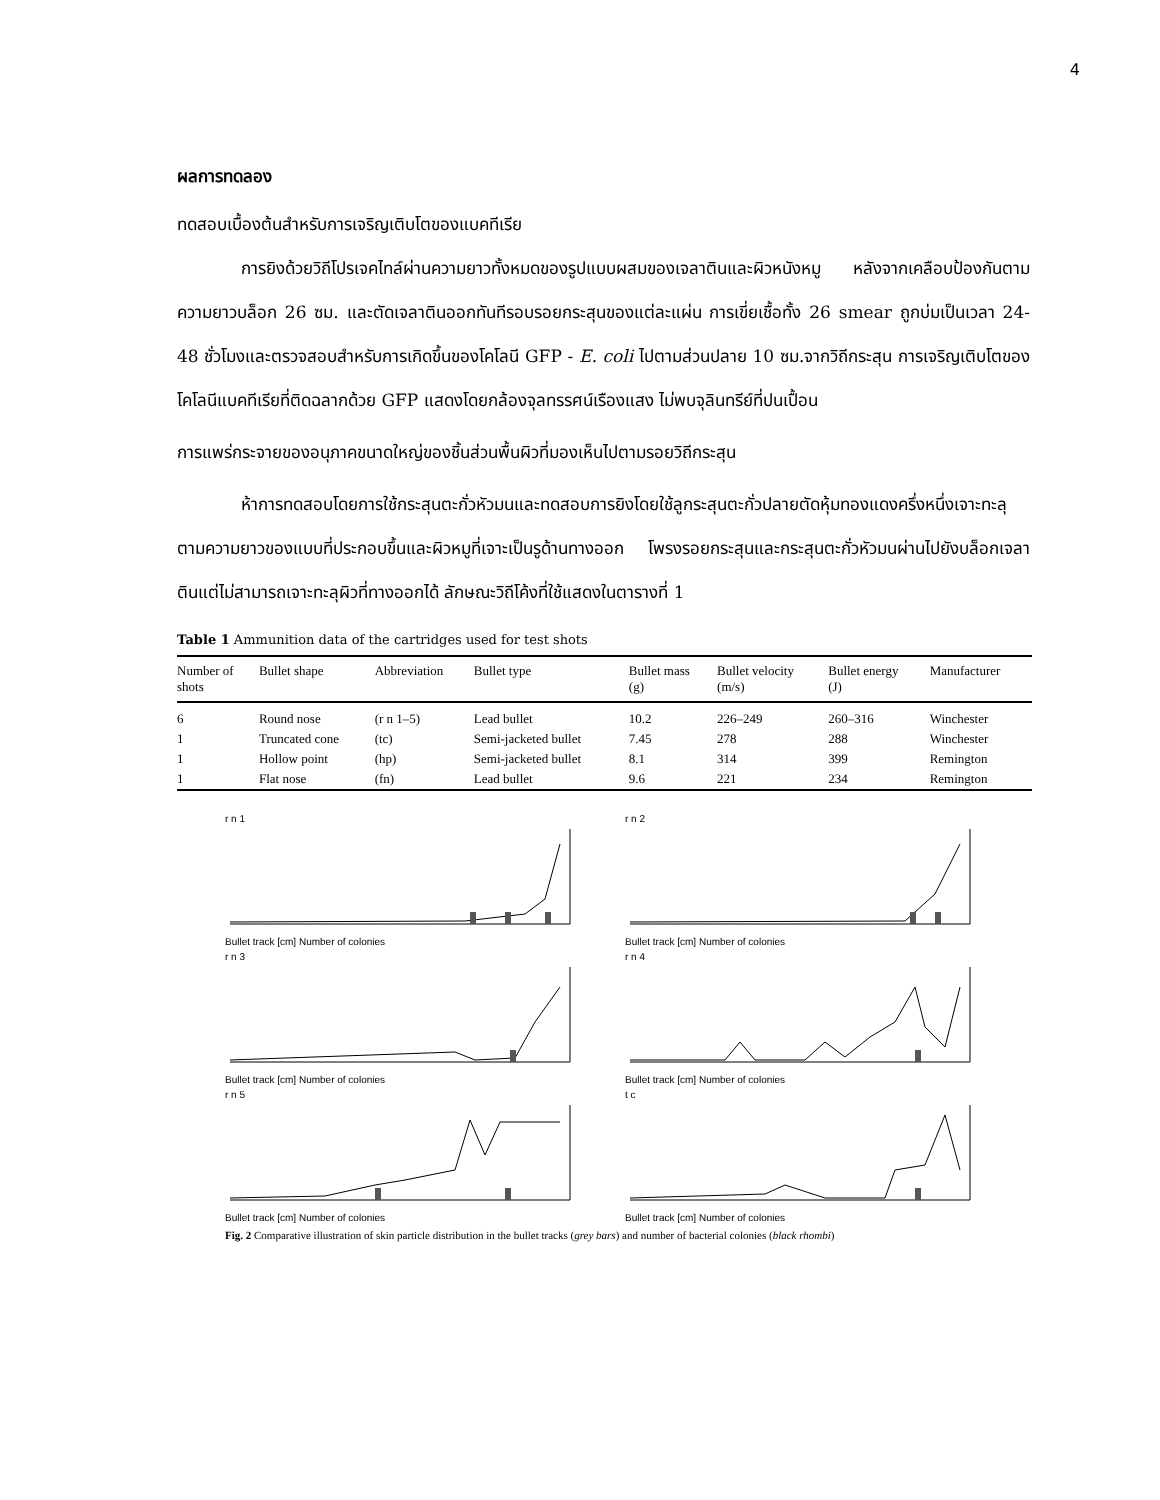4
ผลการทดลอง
ทดสอบเบื้องต้นสำหรับการเจริญเติบโตของแบคทีเรีย
การยิงด้วยวิถีโปรเจคไทล์ผ่านความยาวทั้งหมดของรูปแบบผสมของเจลาตินและผิวหนังหมู หลังจากเคลือบป้องกันตามความยาวบล็อก 26 ซม. และตัดเจลาตินออกทันทีรอบรอยกระสุนของแต่ละแผ่น การเขี่ยเชื้อทั้ง 26 smear ถูกบ่มเป็นเวลา 24-48 ชั่วโมงและตรวจสอบสำหรับการเกิดขึ้นของโคโลนี GFP - E. coli ไปตามส่วนปลาย 10 ซม.จากวิถีกระสุน การเจริญเติบโตของโคโลนีแบคทีเรียที่ติดฉลากด้วย GFP แสดงโดยกล้องจุลทรรศน์เรืองแสง ไม่พบจุลินทรีย์ที่ปนเปื้อน
การแพร่กระจายของอนุภาคขนาดใหญ่ของชิ้นส่วนพื้นผิวที่มองเห็นไปตามรอยวิถีกระสุน
ห้าการทดสอบโดยการใช้กระสุนตะกั่วหัวมนและทดสอบการยิงโดยใช้ลูกระสุนตะกั่วปลายตัดหุ้มทองแดงครึ่งหนึ่งเจาะทะลุตามความยาวของแบบที่ประกอบขึ้นและผิวหมูที่เจาะเป็นรูด้านทางออก โพรงรอยกระสุนและกระสุนตะกั่วหัวมนผ่านไปยังบล็อกเจลาตินแต่ไม่สามารถเจาะทะลุผิวที่ทางออกได้ ลักษณะวิถีโค้งที่ใช้แสดงในตารางที่ 1
Table 1 Ammunition data of the cartridges used for test shots
| Number of shots | Bullet shape | Abbreviation | Bullet type | Bullet mass (g) | Bullet velocity (m/s) | Bullet energy (J) | Manufacturer |
| --- | --- | --- | --- | --- | --- | --- | --- |
| 6 | Round nose | (r n 1–5) | Lead bullet | 10.2 | 226–249 | 260–316 | Winchester |
| 1 | Truncated cone | (tc) | Semi-jacketed bullet | 7.45 | 278 | 288 | Winchester |
| 1 | Hollow point | (hp) | Semi-jacketed bullet | 8.1 | 314 | 399 | Remington |
| 1 | Flat nose | (fn) | Lead bullet | 9.6 | 221 | 234 | Remington |
r n 1Bullet track [cm] Number of colonies
r n 2Bullet track [cm] Number of colonies
r n 3Bullet track [cm] Number of colonies
r n 4Bullet track [cm] Number of colonies
r n 5Bullet track [cm] Number of colonies
t cBullet track [cm] Number of colonies
Fig. 2 Comparative illustration of skin particle distribution in the bullet tracks (grey bars) and number of bacterial colonies (black rhombi)